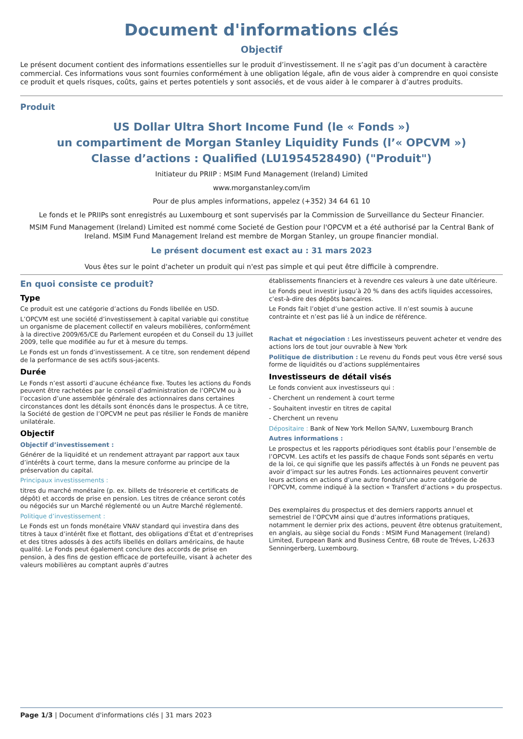Document d'informations clés
Objectif
Le présent document contient des informations essentielles sur le produit d’investissement. Il ne s’agit pas d’un document à caractère commercial. Ces informations vous sont fournies conformément à une obligation légale, afin de vous aider à comprendre en quoi consiste ce produit et quels risques, coûts, gains et pertes potentiels y sont associés, et de vous aider à le comparer à d’autres produits.
Produit
US Dollar Ultra Short Income Fund (le « Fonds »)
un compartiment de Morgan Stanley Liquidity Funds (l’« OPCVM »)
Classe d’actions : Qualified (LU1954528490) ("Produit")
Initiateur du PRIIP : MSIM Fund Management (Ireland) Limited
www.morganstanley.com/im
Pour de plus amples informations, appelez (+352) 34 64 61 10
Le fonds et le PRIIPs sont enregistrés au Luxembourg et sont supervisés par la Commission de Surveillance du Secteur Financier.
MSIM Fund Management (Ireland) Limited est nommé come Societé de Gestion pour l'OPCVM et a été authorisé par la Central Bank of Ireland. MSIM Fund Management Ireland est membre de Morgan Stanley, un groupe financier mondial.
Le présent document est exact au : 31 mars 2023
Vous êtes sur le point d'acheter un produit qui n'est pas simple et qui peut être difficile à comprendre.
En quoi consiste ce produit?
Type
Ce produit est une catégorie d’actions du Fonds libellée en USD.
L’OPCVM est une société d’investissement à capital variable qui constitue un organisme de placement collectif en valeurs mobilières, conformément à la directive 2009/65/CE du Parlement européen et du Conseil du 13 juillet 2009, telle que modifiée au fur et à mesure du temps.
Le Fonds est un fonds d’investissement. A ce titre, son rendement dépend de la performance de ses actifs sous-jacents.
Durée
Le Fonds n’est assorti d’aucune échéance fixe. Toutes les actions du Fonds peuvent être rachetées par le conseil d’administration de l’OPCVM ou à l’occasion d’une assemblée générale des actionnaires dans certaines circonstances dont les détails sont énoncés dans le prospectus. À ce titre, la Société de gestion de l’OPCVM ne peut pas résilier le Fonds de manière unilatérale.
Objectif
Objectif d’investissement :
Générer de la liquidité et un rendement attrayant par rapport aux taux d’intérêts à court terme, dans la mesure conforme au principe de la préservation du capital.
Principaux investissements :
titres du marché monétaire (p. ex. billets de trésorerie et certificats de dépôt) et accords de prise en pension. Les titres de créance seront cotés ou négociés sur un Marché réglementé ou un Autre Marché réglementé.
Politique d’investissement :
Le Fonds est un fonds monétaire VNAV standard qui investira dans des titres à taux d’intérêt fixe et flottant, des obligations d’État et d’entreprises et des titres adossés à des actifs libellés en dollars américains, de haute qualité. Le Fonds peut également conclure des accords de prise en pension, à des fins de gestion efficace de portefeuille, visant à acheter des valeurs mobilières au comptant auprès d’autres
établissements financiers et à revendre ces valeurs à une date ultérieure.
Le Fonds peut investir jusqu’à 20 % dans des actifs liquides accessoires, c’est-à-dire des dépôts bancaires.
Le Fonds fait l’objet d’une gestion active. Il n’est soumis à aucune contrainte et n’est pas lié à un indice de référence.
Rachat et négociation : Les investisseurs peuvent acheter et vendre des actions lors de tout jour ouvrable à New York
Politique de distribution : Le revenu du Fonds peut vous être versé sous forme de liquidités ou d’actions supplémentaires
Investisseurs de détail visés
Le fonds convient aux investisseurs qui :
- Cherchent un rendement à court terme
- Souhaitent investir en titres de capital
- Cherchent un revenu
Dépositaire : Bank of New York Mellon SA/NV, Luxembourg Branch
Autres informations :
Le prospectus et les rapports périodiques sont établis pour l’ensemble de l’OPCVM. Les actifs et les passifs de chaque Fonds sont séparés en vertu de la loi, ce qui signifie que les passifs affectés à un Fonds ne peuvent pas avoir d’impact sur les autres Fonds. Les actionnaires peuvent convertir leurs actions en actions d’une autre fonds/d’une autre catégorie de l’OPCVM, comme indiqué à la section « Transfert d’actions » du prospectus.
Des exemplaires du prospectus et des derniers rapports annuel et semestriel de l’OPCVM ainsi que d’autres informations pratiques, notamment le dernier prix des actions, peuvent être obtenus gratuitement, en anglais, au siège social du Fonds : MSIM Fund Management (Ireland) Limited, European Bank and Business Centre, 6B route de Tréves, L-2633 Senningerberg, Luxembourg.
Page 1/3 | Document d'informations clés | 31 mars 2023